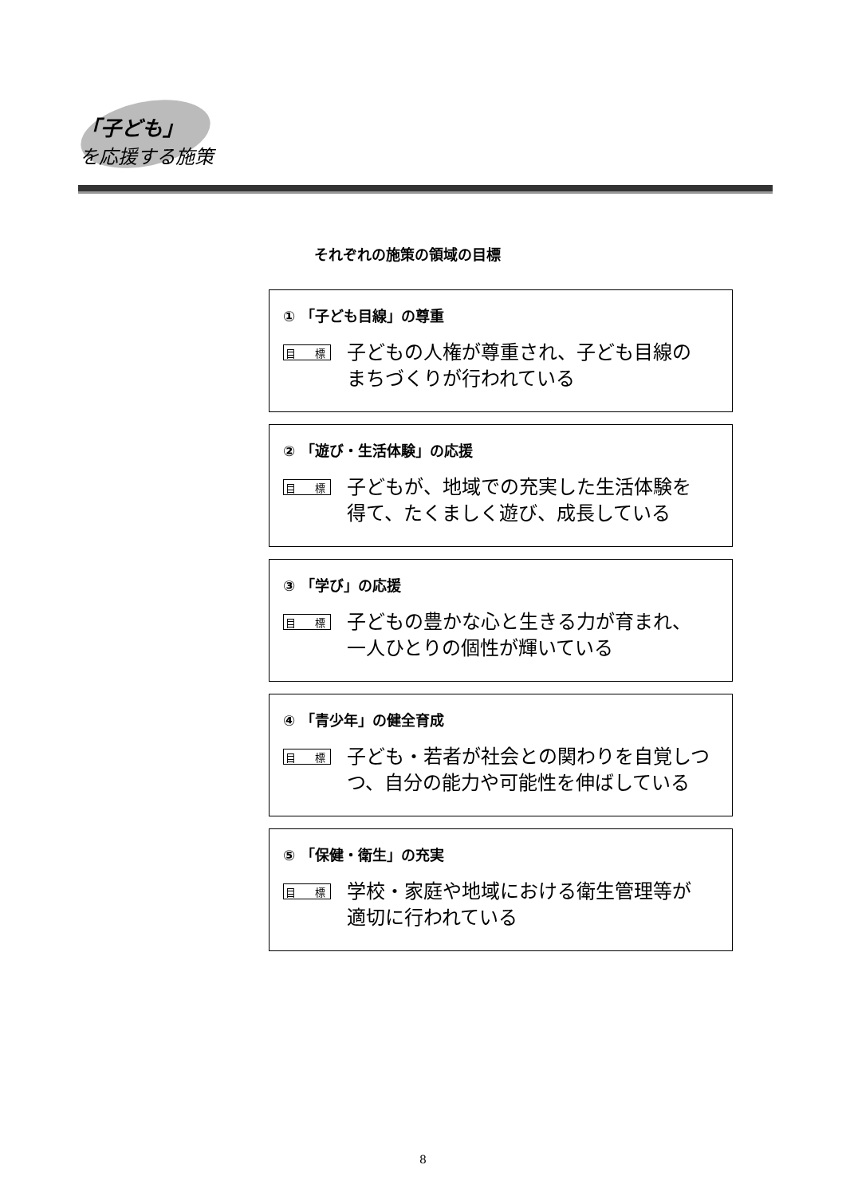「子ども」
を応援する施策
それぞれの施策の領域の目標
① 「子ども目線」の尊重
目 標
子どもの人権が尊重され、子ども目線の
まちづくりが行われている
② 「遊び・生活体験」の応援
目 標
子どもが、地域での充実した生活体験を
得て、たくましく遊び、成長している
③ 「学び」の応援
目 標
子どもの豊かな心と生きる力が育まれ、
一人ひとりの個性が輝いている
④ 「青少年」の健全育成
目 標
子ども・若者が社会との関わりを自覚しつ
つ、自分の能力や可能性を伸ばしている
⑤ 「保健・衛生」の充実
目 標
学校・家庭や地域における衛生管理等が
適切に行われている
8